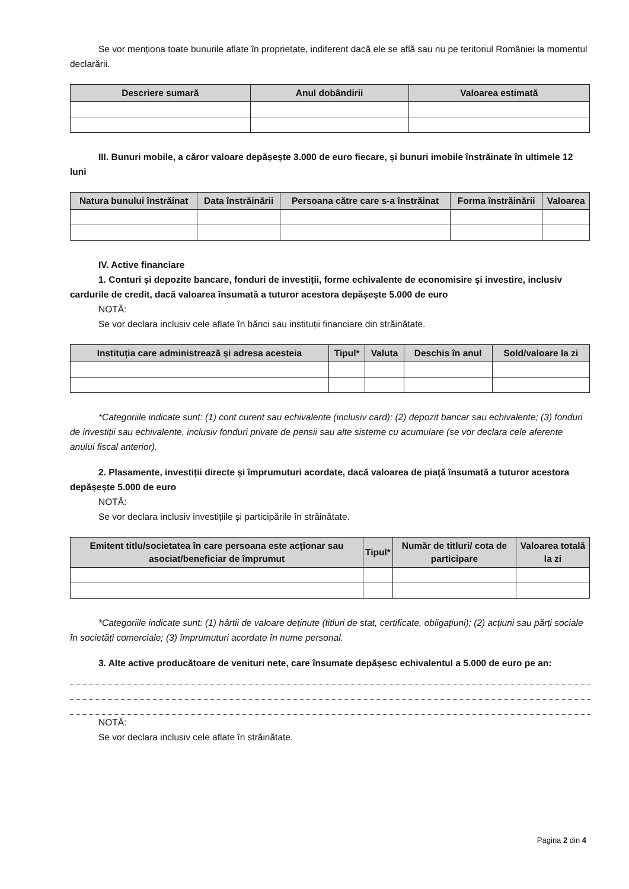Se vor menționa toate bunurile aflate în proprietate, indiferent dacă ele se află sau nu pe teritoriul României la momentul declarării.
| Descriere sumară | Anul dobândirii | Valoarea estimată |
| --- | --- | --- |
III. Bunuri mobile, a căror valoare depășește 3.000 de euro fiecare, și bunuri imobile înstrăinate în ultimele 12 luni
| Natura bunului înstrăinat | Data înstrăinării | Persoana către care s-a înstrăinat | Forma înstrăinării | Valoarea |
| --- | --- | --- | --- | --- |
IV. Active financiare
1. Conturi și depozite bancare, fonduri de investiții, forme echivalente de economisire și investire, inclusiv cardurile de credit, dacă valoarea însumată a tuturor acestora depășește 5.000 de euro
NOTĂ:
Se vor declara inclusiv cele aflate în bănci sau instituții financiare din străinătate.
| Instituția care administrează și adresa acesteia | Tipul* | Valuta | Deschis în anul | Sold/valoare la zi |
| --- | --- | --- | --- | --- |
*Categoriile indicate sunt: (1) cont curent sau echivalente (inclusiv card); (2) depozit bancar sau echivalente; (3) fonduri de investiții sau echivalente, inclusiv fonduri private de pensii sau alte sisteme cu acumulare (se vor declara cele aferente anului fiscal anterior).
2. Plasamente, investiții directe și împrumuturi acordate, dacă valoarea de piață însumată a tuturor acestora depășește 5.000 de euro
NOTĂ:
Se vor declara inclusiv investițiile și participările în străinătate.
| Emitent titlu/societatea în care persoana este acționar sau asociat/beneficiar de împrumut | Tipul* | Număr de titluri/ cota de participare | Valoarea totală la zi |
| --- | --- | --- | --- |
*Categoriile indicate sunt: (1) hârtii de valoare deținute (titluri de stat, certificate, obligațiuni); (2) acțiuni sau părți sociale în societăți comerciale; (3) împrumuturi acordate în nume personal.
3. Alte active producătoare de venituri nete, care însumate depășesc echivalentul a 5.000 de euro pe an:
NOTĂ:
Se vor declara inclusiv cele aflate în străinătate.
Pagina 2 din 4